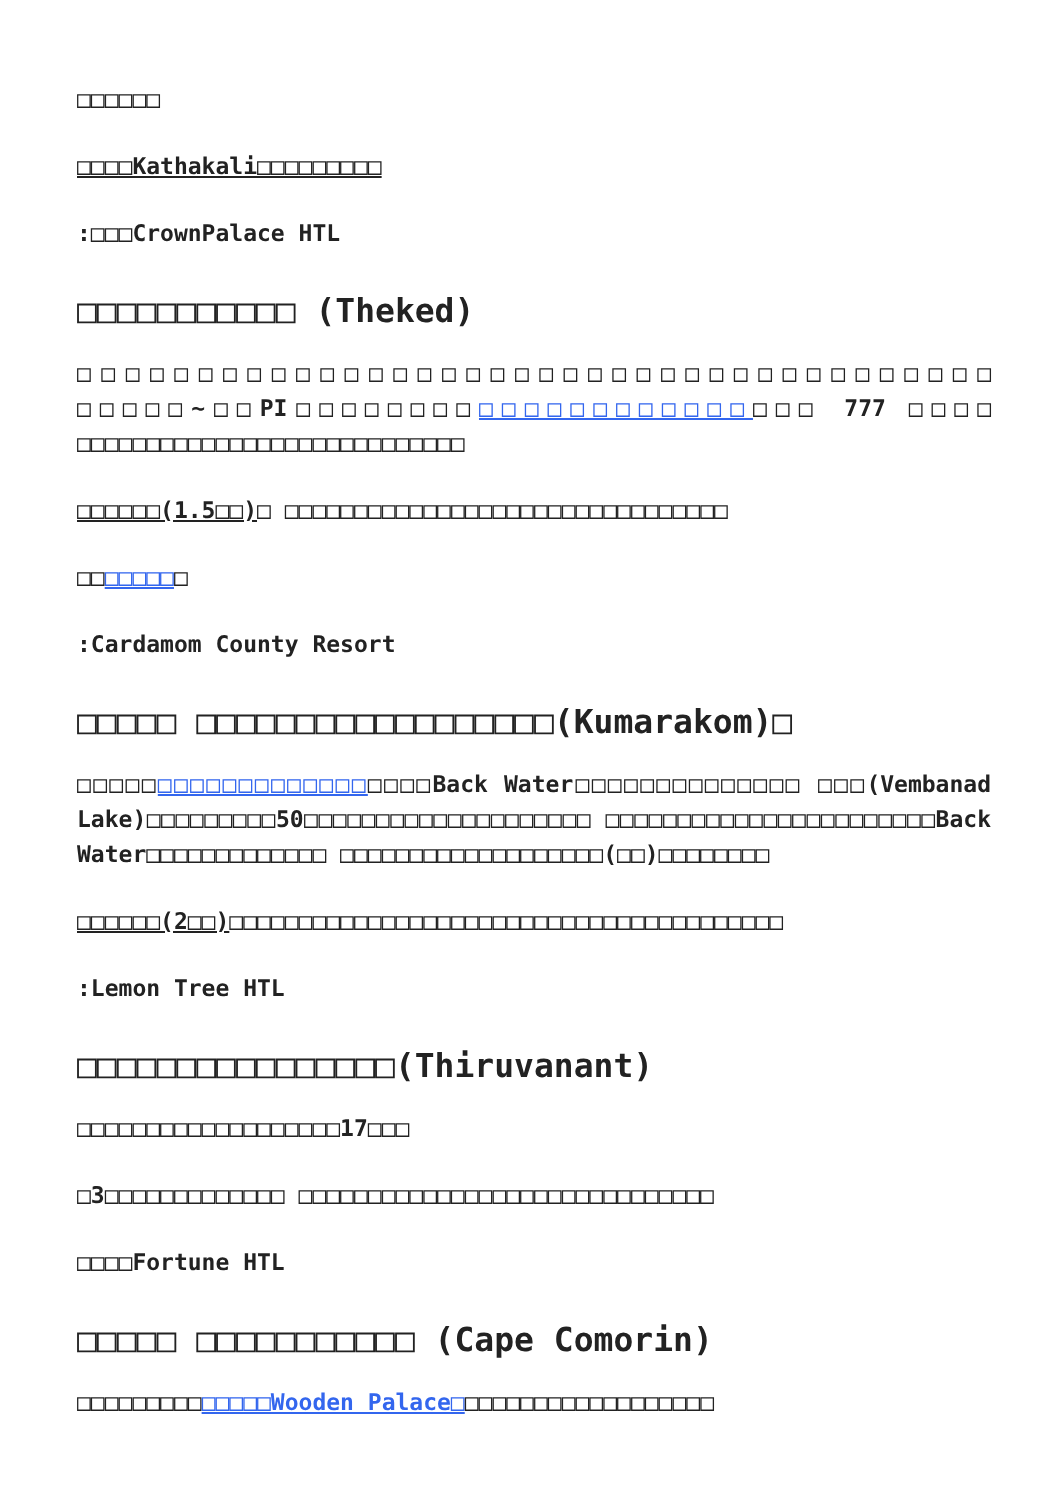□□□□□□
□□□□Kathakali□□□□□□□□□
:□□□CrownPalace HTL
□□□□□□□□□□□ (Theked)
□□□□□□□□□□□□□□□□□□□□□□□□□□□□□□□□□□□□□□ □□□□□~□□PI□□□□□□□□□□□□□□□□□□□□□□□ 777 □□□□ □□□□□□□□□□□□□□□□□□□□□□□□□□□□
□□□□□□(1.5□□)□ □□□□□□□□□□□□□□□□□□□□□□□□□□□□□□□□
□□□□□□□□
:Cardamom County Resort
□□□□□ □□□□□□□□□□□□□□□□□□(Kumarakom)□
□□□□□□□□□□□□□□□□□□□□□□Back Water□□□□□□□□□□□□□□ □□□(Vembanad Lake)□□□□□□□□□50□□□□□□□□□□□□□□□□□□□□ □□□□□□□□□□□□□□□□□□□□□□□Back Water□□□□□□□□□□□□□ □□□□□□□□□□□□□□□□□□□(□□)□□□□□□□□
□□□□□□(2□□)□□□□□□□□□□□□□□□□□□□□□□□□□□□□□□□□□□□□□□□□
:Lemon Tree HTL
□□□□□□□□□□□□□□□□(Thiruvanant)
□□□□□□□□□□□□□□□□□□□17□□□
□3□□□□□□□□□□□□□ □□□□□□□□□□□□□□□□□□□□□□□□□□□□□□
□□□□Fortune HTL
□□□□□ □□□□□□□□□□□ (Cape Comorin)
□□□□□□□□□□□□□□Wooden Palace□□□□□□□□□□□□□□□□□□□